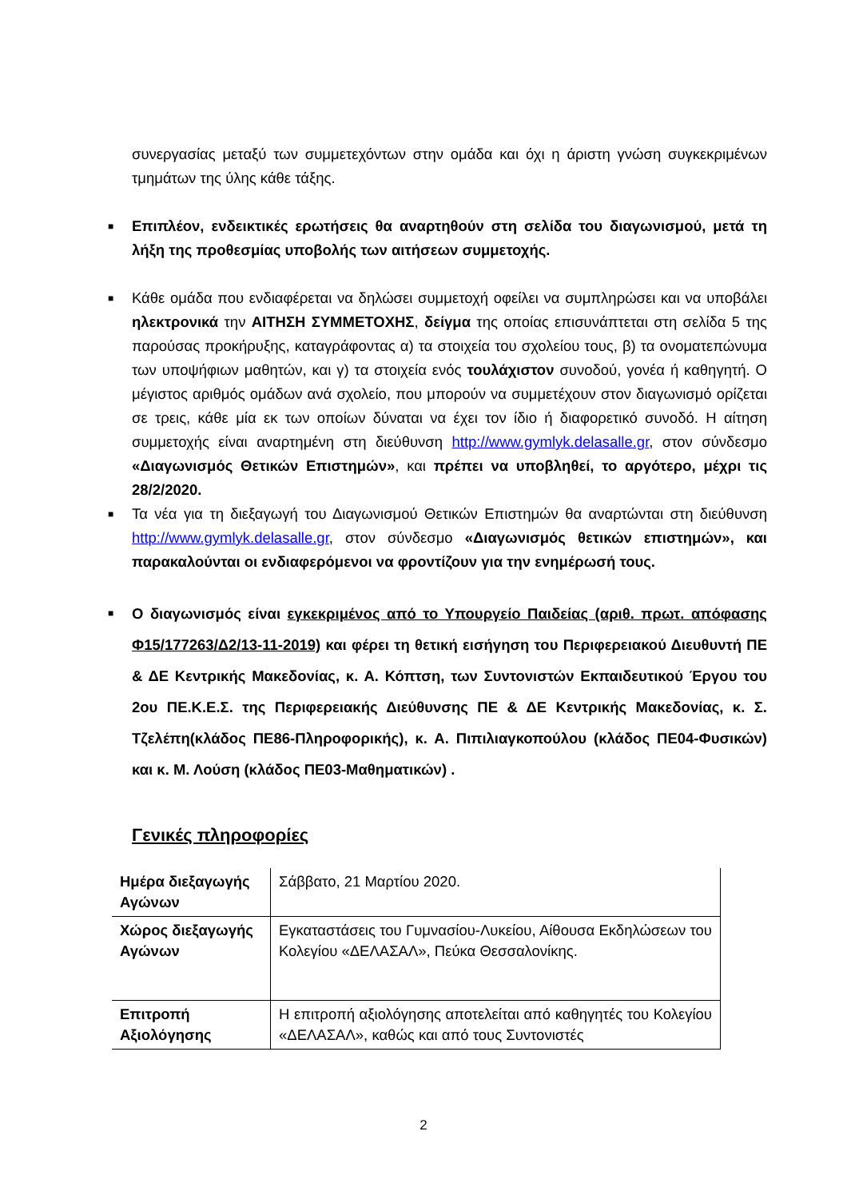συνεργασίας μεταξύ των συμμετεχόντων στην ομάδα και όχι η άριστη γνώση συγκεκριμένων τμημάτων της ύλης κάθε τάξης.
■ Επιπλέον, ενδεικτικές ερωτήσεις θα αναρτηθούν στη σελίδα του διαγωνισμού, μετά τη λήξη της προθεσμίας υποβολής των αιτήσεων συμμετοχής.
■ Κάθε ομάδα που ενδιαφέρεται να δηλώσει συμμετοχή οφείλει να συμπληρώσει και να υποβάλει ηλεκτρονικά την ΑΙΤΗΣΗ ΣΥΜΜΕΤΟΧΗΣ, δείγμα της οποίας επισυνάπτεται στη σελίδα 5 της παρούσας προκήρυξης, καταγράφοντας α) τα στοιχεία του σχολείου τους, β) τα ονοματεπώνυμα των υποψήφιων μαθητών, και γ) τα στοιχεία ενός τουλάχιστον συνοδού, γονέα ή καθηγητή. Ο μέγιστος αριθμός ομάδων ανά σχολείο, που μπορούν να συμμετέχουν στον διαγωνισμό ορίζεται σε τρεις, κάθε μία εκ των οποίων δύναται να έχει τον ίδιο ή διαφορετικό συνοδό. Η αίτηση συμμετοχής είναι αναρτημένη στη διεύθυνση http://www.gymlyk.delasalle.gr, στον σύνδεσμο «Διαγωνισμός Θετικών Επιστημών», και πρέπει να υποβληθεί, το αργότερο, μέχρι τις 28/2/2020.
■ Τα νέα για τη διεξαγωγή του Διαγωνισμού Θετικών Επιστημών θα αναρτώνται στη διεύθυνση http://www.gymlyk.delasalle.gr, στον σύνδεσμο «Διαγωνισμός θετικών επιστημών», και παρακαλούνται οι ενδιαφερόμενοι να φροντίζουν για την ενημέρωσή τους.
■ Ο διαγωνισμός είναι εγκεκριμένος από το Υπουργείο Παιδείας (αριθ. πρωτ. απόφασης Φ15/177263/Δ2/13-11-2019) και φέρει τη θετική εισήγηση του Περιφερειακού Διευθυντή ΠΕ & ΔΕ Κεντρικής Μακεδονίας, κ. Α. Κόπτση, των Συντονιστών Εκπαιδευτικού Έργου του 2ου ΠΕ.Κ.Ε.Σ. της Περιφερειακής Διεύθυνσης ΠΕ & ΔΕ Κεντρικής Μακεδονίας, κ. Σ. Τζελέπη(κλάδος ΠΕ86-Πληροφορικής), κ. Α. Πιπιλιαγκοπούλου (κλάδος ΠΕ04-Φυσικών) και κ. Μ. Λούση (κλάδος ΠΕ03-Μαθηματικών) .
Γενικές πληροφορίες
| Ημέρα διεξαγωγής Αγώνων | Σάββατο, 21 Μαρτίου 2020. |
| Χώρος διεξαγωγής Αγώνων | Εγκαταστάσεις του Γυμνασίου-Λυκείου, Αίθουσα Εκδηλώσεων του Κολεγίου «ΔΕΛΑΣΑΛ», Πεύκα Θεσσαλονίκης. |
| Επιτροπή Αξιολόγησης | Η επιτροπή αξιολόγησης αποτελείται από καθηγητές του Κολεγίου «ΔΕΛΑΣΑΛ», καθώς και από τους Συντονιστές |
2